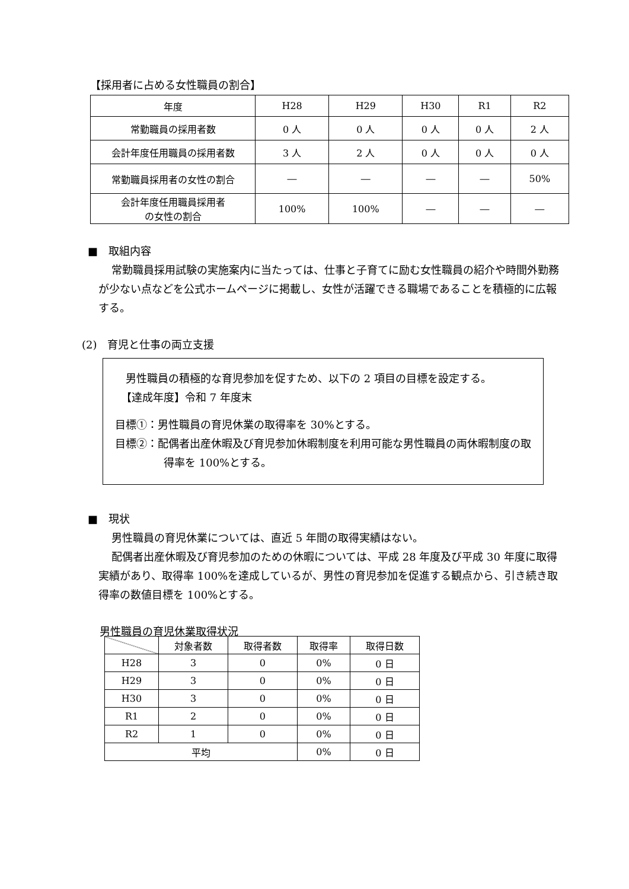【採用者に占める女性職員の割合】
| 年度 | H28 | H29 | H30 | R1 | R2 |
| --- | --- | --- | --- | --- | --- |
| 常勤職員の採用者数 | 0 人 | 0 人 | 0 人 | 0 人 | 2 人 |
| 会計年度任用職員の採用者数 | 3 人 | 2 人 | 0 人 | 0 人 | 0 人 |
| 常勤職員採用者の女性の割合 | ― | ― | ― | ― | 50% |
| 会計年度任用職員採用者 の女性の割合 | 100% | 100% | ― | ― | ― |
■　取組内容
常勤職員採用試験の実施案内に当たっては、仕事と子育てに励む女性職員の紹介や時間外勤務が少ない点などを公式ホームページに掲載し、女性が活躍できる職場であることを積極的に広報する。
(2)　育児と仕事の両立支援
男性職員の積極的な育児参加を促すため、以下の 2 項目の目標を設定する。
【達成年度】令和 7 年度末
目標①：男性職員の育児休業の取得率を 30%とする。
目標②：配偶者出産休暇及び育児参加休暇制度を利用可能な男性職員の両休暇制度の取得率を 100%とする。
■　現状
男性職員の育児休業については、直近 5 年間の取得実績はない。
配偶者出産休暇及び育児参加のための休暇については、平成 28 年度及び平成 30 年度に取得実績があり、取得率 100%を達成しているが、男性の育児参加を促進する観点から、引き続き取得率の数値目標を 100%とする。
男性職員の育児休業取得状況
| | 対象者数 | 取得者数 | 取得率 | 取得日数 |
| --- | --- | --- | --- | --- |
| H28 | 3 | 0 | 0% | 0 日 |
| H29 | 3 | 0 | 0% | 0 日 |
| H30 | 3 | 0 | 0% | 0 日 |
| R1 | 2 | 0 | 0% | 0 日 |
| R2 | 1 | 0 | 0% | 0 日 |
| 平均 | | | 0% | 0 日 |